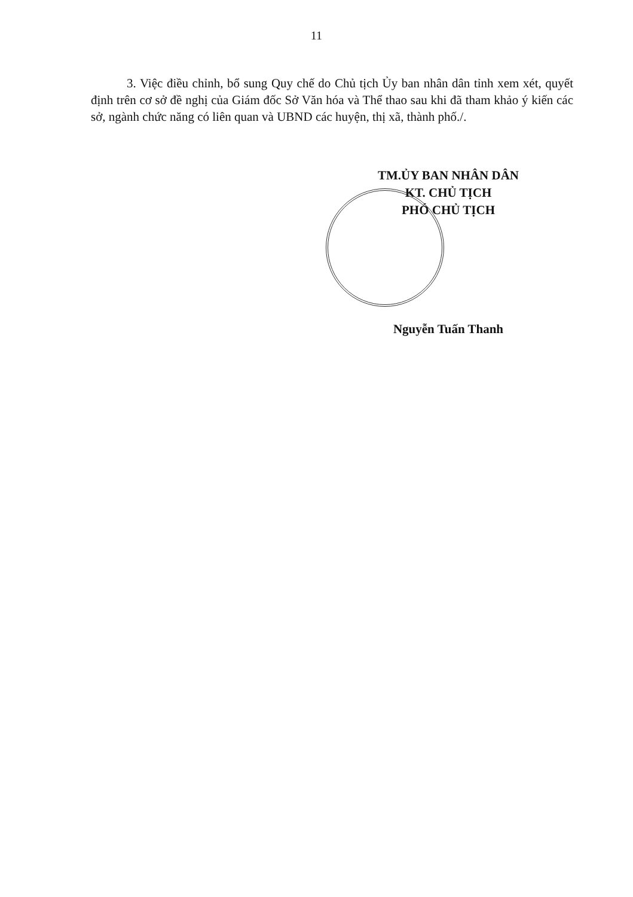11
3. Việc điều chỉnh, bổ sung Quy chế do Chủ tịch Ủy ban nhân dân tỉnh xem xét, quyết định trên cơ sở đề nghị của Giám đốc Sở Văn hóa và Thể thao sau khi đã tham khảo ý kiến các sở, ngành chức năng có liên quan và UBND các huyện, thị xã, thành phố./.
TM.ỦY BAN NHÂN DÂN
KT. CHỦ TỊCH
PHÓ CHỦ TỊCH
Nguyễn Tuấn Thanh